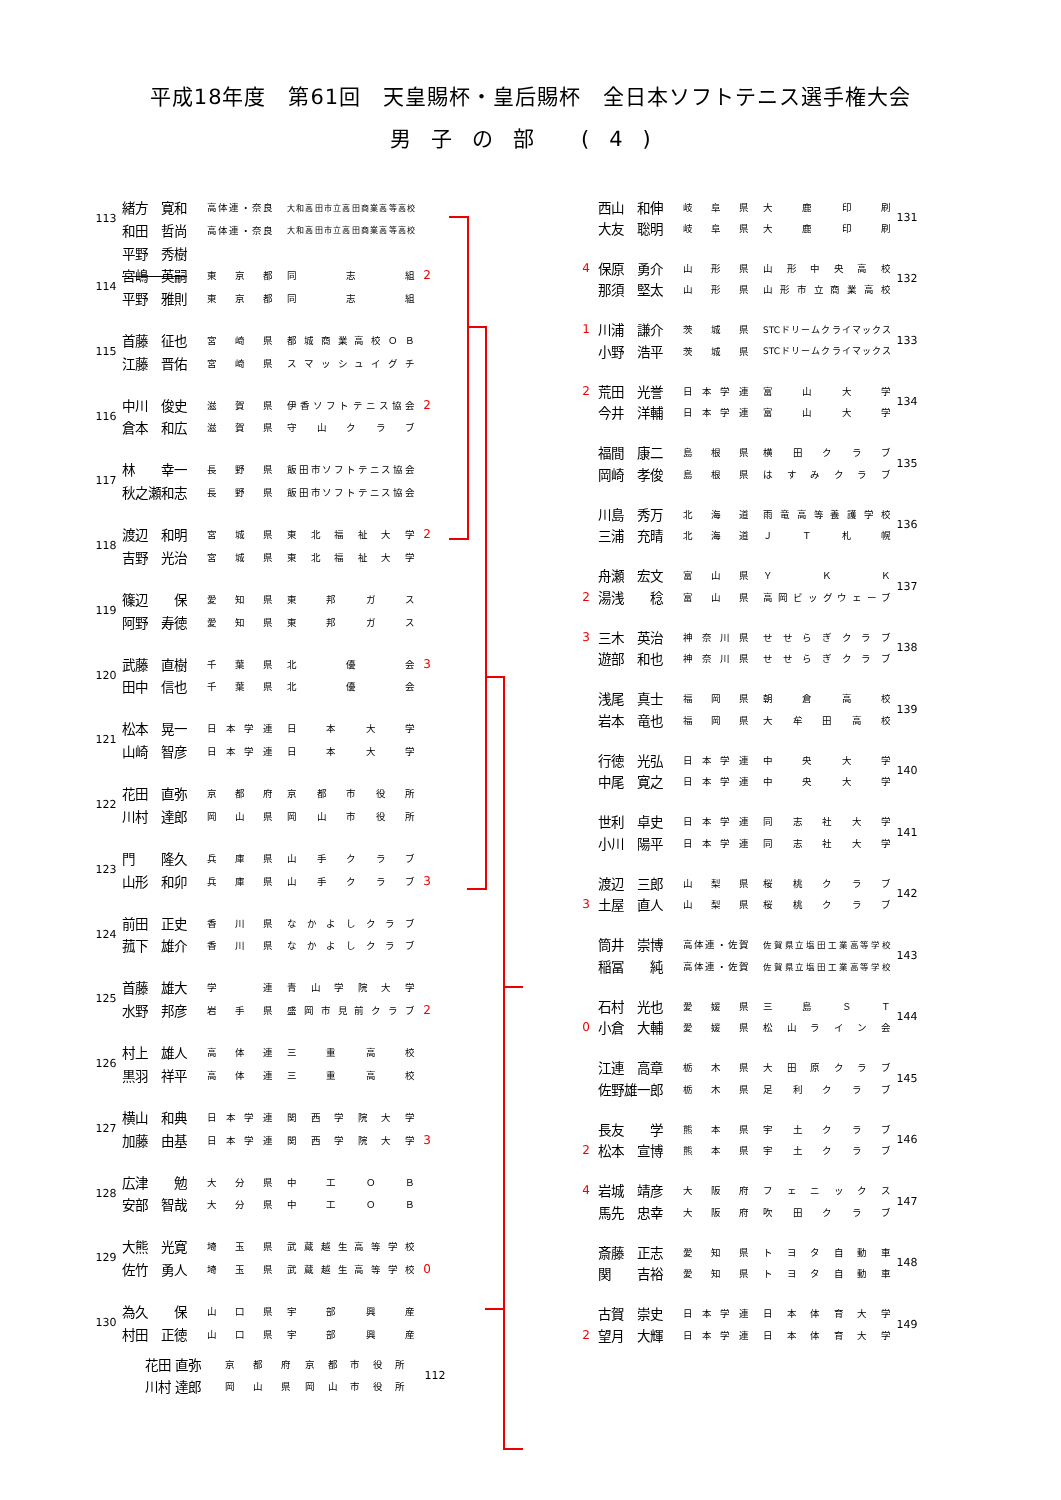平成18年度　第61回　天皇賜杯・皇后賜杯　全日本ソフトテニス選手権大会
男子の部 (4)
| 113 | 緒方 寛和 | 高体連・奈良 | 大和高田市立高田商業高等高校 | |
| | 和田 哲尚 | 高体連・奈良 | 大和高田市立高田商業高等高校 | |
| | 平野 秀樹 | | | |
| 114 | 宮嶋 英嗣 | 東京都 | 同志組 | 2 |
| | 平野 雅則 | 東京都 | 同志組 | |
| 115 | 首藤 征也 | 宮崎県 | 都城商業高校ＯＢ | |
| | 江藤 晋佑 | 宮崎県 | スマッシュイグチ | |
| 116 | 中川 俊史 | 滋賀県 | 伊香ソフトテニス協会 | 2 |
| | 倉本 和広 | 滋賀県 | 守山クラブ | |
| 117 | 林 幸一 | 長野県 | 飯田市ソフトテニス協会 | |
| | 秋之瀬和志 | 長野県 | 飯田市ソフトテニス協会 | |
| 118 | 渡辺 和明 | 宮城県 | 東北福祉大学 | 2 |
| | 吉野 光治 | 宮城県 | 東北福祉大学 | |
| 119 | 篠辺 保 | 愛知県 | 東邦ガス | |
| | 阿野 寿徳 | 愛知県 | 東邦ガス | |
| 120 | 武藤 直樹 | 千葉県 | 北優会 | 3 |
| | 田中 信也 | 千葉県 | 北優会 | |
| 121 | 松本 晃一 | 日本学連 | 日本大学 | |
| | 山崎 智彦 | 日本学連 | 日本大学 | |
| 122 | 花田 直弥 | 京都府 | 京都市役所 | |
| | 川村 達郎 | 岡山県 | 岡山市役所 | |
| 123 | 門 隆久 | 兵庫県 | 山手クラブ | |
| | 山形 和卯 | 兵庫県 | 山手クラブ | 3 |
| 124 | 前田 正史 | 香川県 | なかよしクラブ | |
| | 菰下 雄介 | 香川県 | なかよしクラブ | |
| 125 | 首藤 雄大 | 学 連 | 青山学院大学 | |
| | 水野 邦彦 | 岩手県 | 盛岡市見前クラブ | 2 |
| 126 | 村上 雄人 | 高体連 | 三重高校 | |
| | 黒羽 祥平 | 高体連 | 三重高校 | |
| 127 | 横山 和典 | 日本学連 | 関西学院大学 | |
| | 加藤 由基 | 日本学連 | 関西学院大学 | 3 |
| 128 | 広津 勉 | 大分県 | 中工ＯＢ | |
| | 安部 智哉 | 大分県 | 中工ＯＢ | |
| 129 | 大熊 光寛 | 埼玉県 | 武蔵越生高等学校 | |
| | 佐竹 勇人 | 埼玉県 | 武蔵越生高等学校 | 0 |
| 130 | 為久 保 | 山口県 | 宇部興産 | |
| | 村田 正徳 | 山口県 | 宇部興産 | |
| | 西山 和伸 | 岐阜県 | 大鹿印刷 | 131 |
| | 大友 聡明 | 岐阜県 | 大鹿印刷 | |
| 4 | 保原 勇介 | 山形県 | 山形中央高校 | 132 |
| | 那須 堅太 | 山形県 | 山形市立商業高校 | |
| 1 | 川浦 謙介 | 茨城県 | STCドリームクライマックス | 133 |
| | 小野 浩平 | 茨城県 | STCドリームクライマックス | |
| 2 | 荒田 光誉 | 日本学連 | 富山大学 | 134 |
| | 今井 洋輔 | 日本学連 | 富山大学 | |
| | 福間 康二 | 島根県 | 横田クラブ | 135 |
| | 岡崎 孝俊 | 島根県 | はすみクラブ | |
| | 川島 秀万 | 北海道 | 雨竜高等養護学校 | 136 |
| | 三浦 充晴 | 北海道 | ＪＴ札幌 | |
| | 舟瀬 宏文 | 富山県 | ＹＫＫ | 137 |
| 2 | 湯浅 稔 | 富山県 | 高岡ビッグウェーブ | |
| 3 | 三木 英治 | 神奈川県 | せせらぎクラブ | 138 |
| | 遊部 和也 | 神奈川県 | せせらぎクラブ | |
| | 浅尾 真士 | 福岡県 | 朝倉高校 | 139 |
| | 岩本 竜也 | 福岡県 | 大牟田高校 | |
| | 行徳 光弘 | 日本学連 | 中央大学 | 140 |
| | 中尾 寛之 | 日本学連 | 中央大学 | |
| | 世利 卓史 | 日本学連 | 同志社大学 | 141 |
| | 小川 陽平 | 日本学連 | 同志社大学 | |
| | 渡辺 三郎 | 山梨県 | 桜桃クラブ | 142 |
| 3 | 土屋 直人 | 山梨県 | 桜桃クラブ | |
| | 筒井 崇博 | 高体連・佐賀 | 佐賀県立塩田工業高等学校 | 143 |
| | 稲冨 純 | 高体連・佐賀 | 佐賀県立塩田工業高等学校 | |
| | 石村 光也 | 愛媛県 | 三島ＳＴ | 144 |
| 0 | 小倉 大輔 | 愛媛県 | 松山ライン会 | |
| | 江連 高章 | 栃木県 | 大田原クラブ | 145 |
| | 佐野雄一郎 | 栃木県 | 足利クラブ | |
| | 長友 学 | 熊本県 | 宇土クラブ | 146 |
| 2 | 松本 宣博 | 熊本県 | 宇土クラブ | |
| 4 | 岩城 靖彦 | 大阪府 | フェニックス | 147 |
| | 馬先 忠幸 | 大阪府 | 吹田クラブ | |
| | 斎藤 正志 | 愛知県 | トヨタ自動車 | 148 |
| | 関 吉裕 | 愛知県 | トヨタ自動車 | |
| | 古賀 崇史 | 日本学連 | 日本体育大学 | 149 |
| 2 | 望月 大輝 | 日本学連 | 日本体育大学 | |
| 花田 直弥 | 京都府 | 京都市役所 | 112 |
| 川村 達郎 | 岡山県 | 岡山市役所 | |